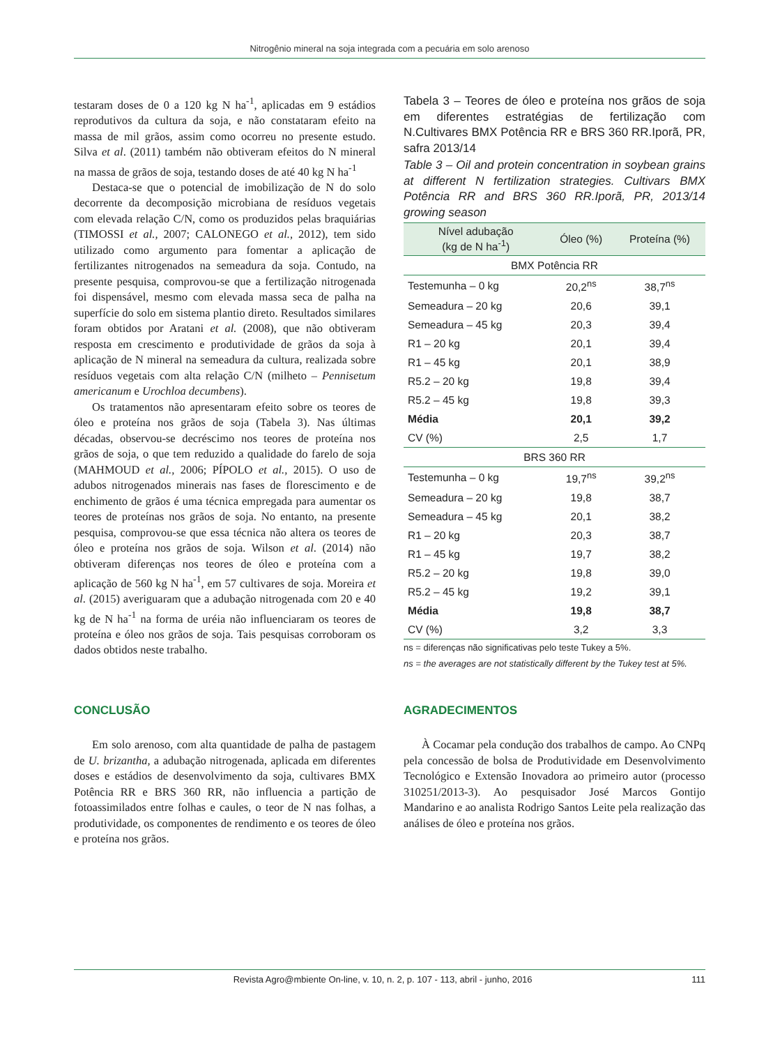Nitrogênio mineral na soja integrada com a pecuária em solo arenoso
testaram doses de 0 a 120 kg N ha<sup>-1</sup>, aplicadas em 9 estádios reprodutivos da cultura da soja, e não constataram efeito na massa de mil grãos, assim como ocorreu no presente estudo. Silva et al. (2011) também não obtiveram efeitos do N mineral na massa de grãos de soja, testando doses de até 40 kg N ha<sup>-1</sup>
Destaca-se que o potencial de imobilização de N do solo decorrente da decomposição microbiana de resíduos vegetais com elevada relação C/N, como os produzidos pelas braquiárias (TIMOSSI et al., 2007; CALONEGO et al., 2012), tem sido utilizado como argumento para fomentar a aplicação de fertilizantes nitrogenados na semeadura da soja. Contudo, na presente pesquisa, comprovou-se que a fertilização nitrogenada foi dispensável, mesmo com elevada massa seca de palha na superfície do solo em sistema plantio direto. Resultados similares foram obtidos por Aratani et al. (2008), que não obtiveram resposta em crescimento e produtividade de grãos da soja à aplicação de N mineral na semeadura da cultura, realizada sobre resíduos vegetais com alta relação C/N (milheto – Pennisetum americanum e Urochloa decumbens).
Os tratamentos não apresentaram efeito sobre os teores de óleo e proteína nos grãos de soja (Tabela 3). Nas últimas décadas, observou-se decréscimo nos teores de proteína nos grãos de soja, o que tem reduzido a qualidade do farelo de soja (MAHMOUD et al., 2006; PÍPOLO et al., 2015). O uso de adubos nitrogenados minerais nas fases de florescimento e de enchimento de grãos é uma técnica empregada para aumentar os teores de proteínas nos grãos de soja. No entanto, na presente pesquisa, comprovou-se que essa técnica não altera os teores de óleo e proteína nos grãos de soja. Wilson et al. (2014) não obtiveram diferenças nos teores de óleo e proteína com a aplicação de 560 kg N ha<sup>-1</sup>, em 57 cultivares de soja. Moreira et al. (2015) averiguaram que a adubação nitrogenada com 20 e 40 kg de N ha<sup>-1</sup> na forma de uréia não influenciaram os teores de proteína e óleo nos grãos de soja. Tais pesquisas corroboram os dados obtidos neste trabalho.
Tabela 3 – Teores de óleo e proteína nos grãos de soja em diferentes estratégias de fertilização com N.Cultivares BMX Potência RR e BRS 360 RR.Iporã, PR, safra 2013/14
Table 3 – Oil and protein concentration in soybean grains at different N fertilization strategies. Cultivars BMX Potência RR and BRS 360 RR.Iporã, PR, 2013/14 growing season
| Nível adubação (kg de N ha<sup>-1</sup>) | Óleo (%) | Proteína (%) |
| --- | --- | --- |
| BMX Potência RR | | |
| Testemunha – 0 kg | 20,2<sup>ns</sup> | 38,7<sup>ns</sup> |
| Semeadura – 20 kg | 20,6 | 39,1 |
| Semeadura – 45 kg | 20,3 | 39,4 |
| R1 – 20 kg | 20,1 | 39,4 |
| R1 – 45 kg | 20,1 | 38,9 |
| R5.2 – 20 kg | 19,8 | 39,4 |
| R5.2 – 45 kg | 19,8 | 39,3 |
| Média | 20,1 | 39,2 |
| CV (%) | 2,5 | 1,7 |
| BRS 360 RR | | |
| Testemunha – 0 kg | 19,7<sup>ns</sup> | 39,2<sup>ns</sup> |
| Semeadura – 20 kg | 19,8 | 38,7 |
| Semeadura – 45 kg | 20,1 | 38,2 |
| R1 – 20 kg | 20,3 | 38,7 |
| R1 – 45 kg | 19,7 | 38,2 |
| R5.2 – 20 kg | 19,8 | 39,0 |
| R5.2 – 45 kg | 19,2 | 39,1 |
| Média | 19,8 | 38,7 |
| CV (%) | 3,2 | 3,3 |
ns = diferenças não significativas pelo teste Tukey a 5%.
ns = the averages are not statistically different by the Tukey test at 5%.
CONCLUSÃO
Em solo arenoso, com alta quantidade de palha de pastagem de U. brizantha, a adubação nitrogenada, aplicada em diferentes doses e estádios de desenvolvimento da soja, cultivares BMX Potência RR e BRS 360 RR, não influencia a partição de fotoassimilados entre folhas e caules, o teor de N nas folhas, a produtividade, os componentes de rendimento e os teores de óleo e proteína nos grãos.
AGRADECIMENTOS
À Cocamar pela condução dos trabalhos de campo. Ao CNPq pela concessão de bolsa de Produtividade em Desenvolvimento Tecnológico e Extensão Inovadora ao primeiro autor (processo 310251/2013-3). Ao pesquisador José Marcos Gontijo Mandarino e ao analista Rodrigo Santos Leite pela realização das análises de óleo e proteína nos grãos.
Revista Agro@mbiente On-line, v. 10, n. 2, p. 107 - 113, abril - junho, 2016 111